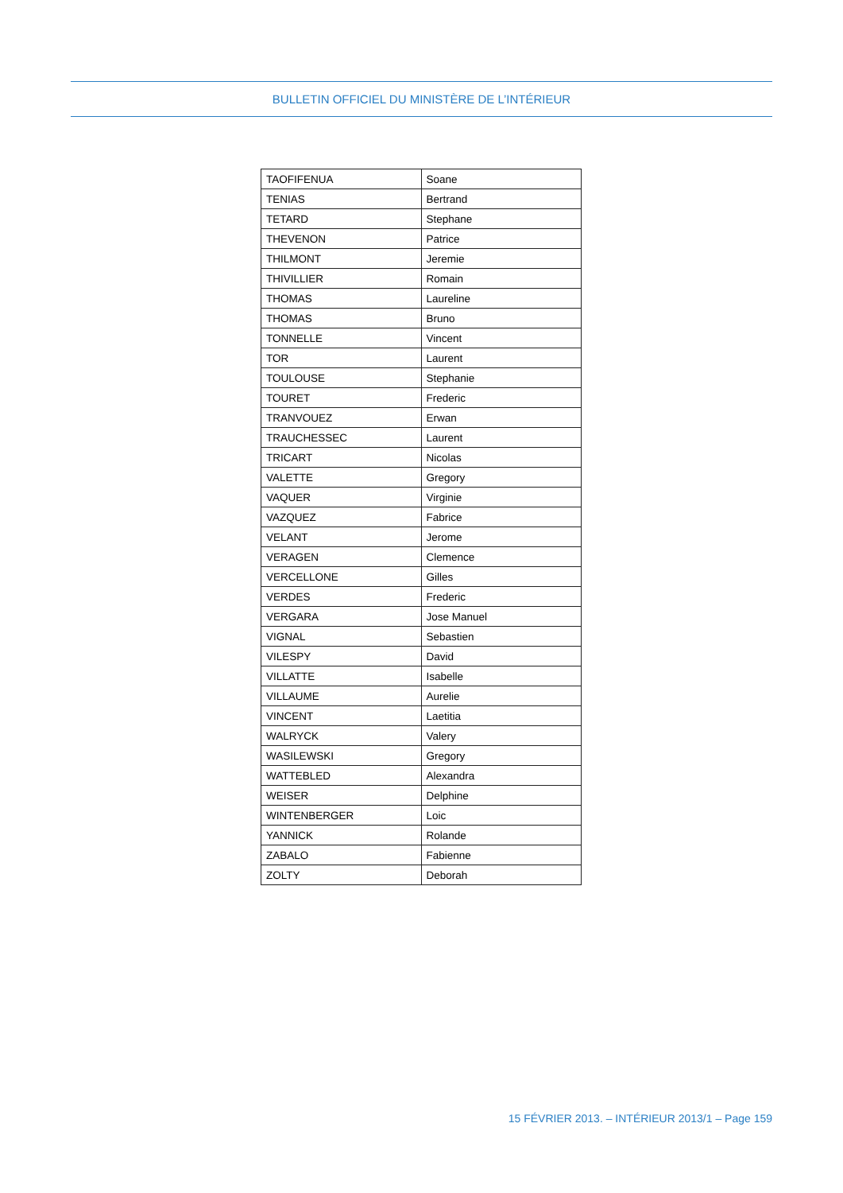BULLETIN OFFICIEL DU MINISTÈRE DE L’INTÉRIEUR
| TAOFIFENUA | Soane |
| TENIAS | Bertrand |
| TETARD | Stephane |
| THEVENON | Patrice |
| THILMONT | Jeremie |
| THIVILLIER | Romain |
| THOMAS | Laureline |
| THOMAS | Bruno |
| TONNELLE | Vincent |
| TOR | Laurent |
| TOULOUSE | Stephanie |
| TOURET | Frederic |
| TRANVOUEZ | Erwan |
| TRAUCHESSEC | Laurent |
| TRICART | Nicolas |
| VALETTE | Gregory |
| VAQUER | Virginie |
| VAZQUEZ | Fabrice |
| VELANT | Jerome |
| VERAGEN | Clemence |
| VERCELLONE | Gilles |
| VERDES | Frederic |
| VERGARA | Jose Manuel |
| VIGNAL | Sebastien |
| VILESPY | David |
| VILLATTE | Isabelle |
| VILLAUME | Aurelie |
| VINCENT | Laetitia |
| WALRYCK | Valery |
| WASILEWSKI | Gregory |
| WATTEBLED | Alexandra |
| WEISER | Delphine |
| WINTENBERGER | Loic |
| YANNICK | Rolande |
| ZABALO | Fabienne |
| ZOLTY | Deborah |
15 FÉVRIER 2013. – INTÉRIEUR 2013/1 – Page 159